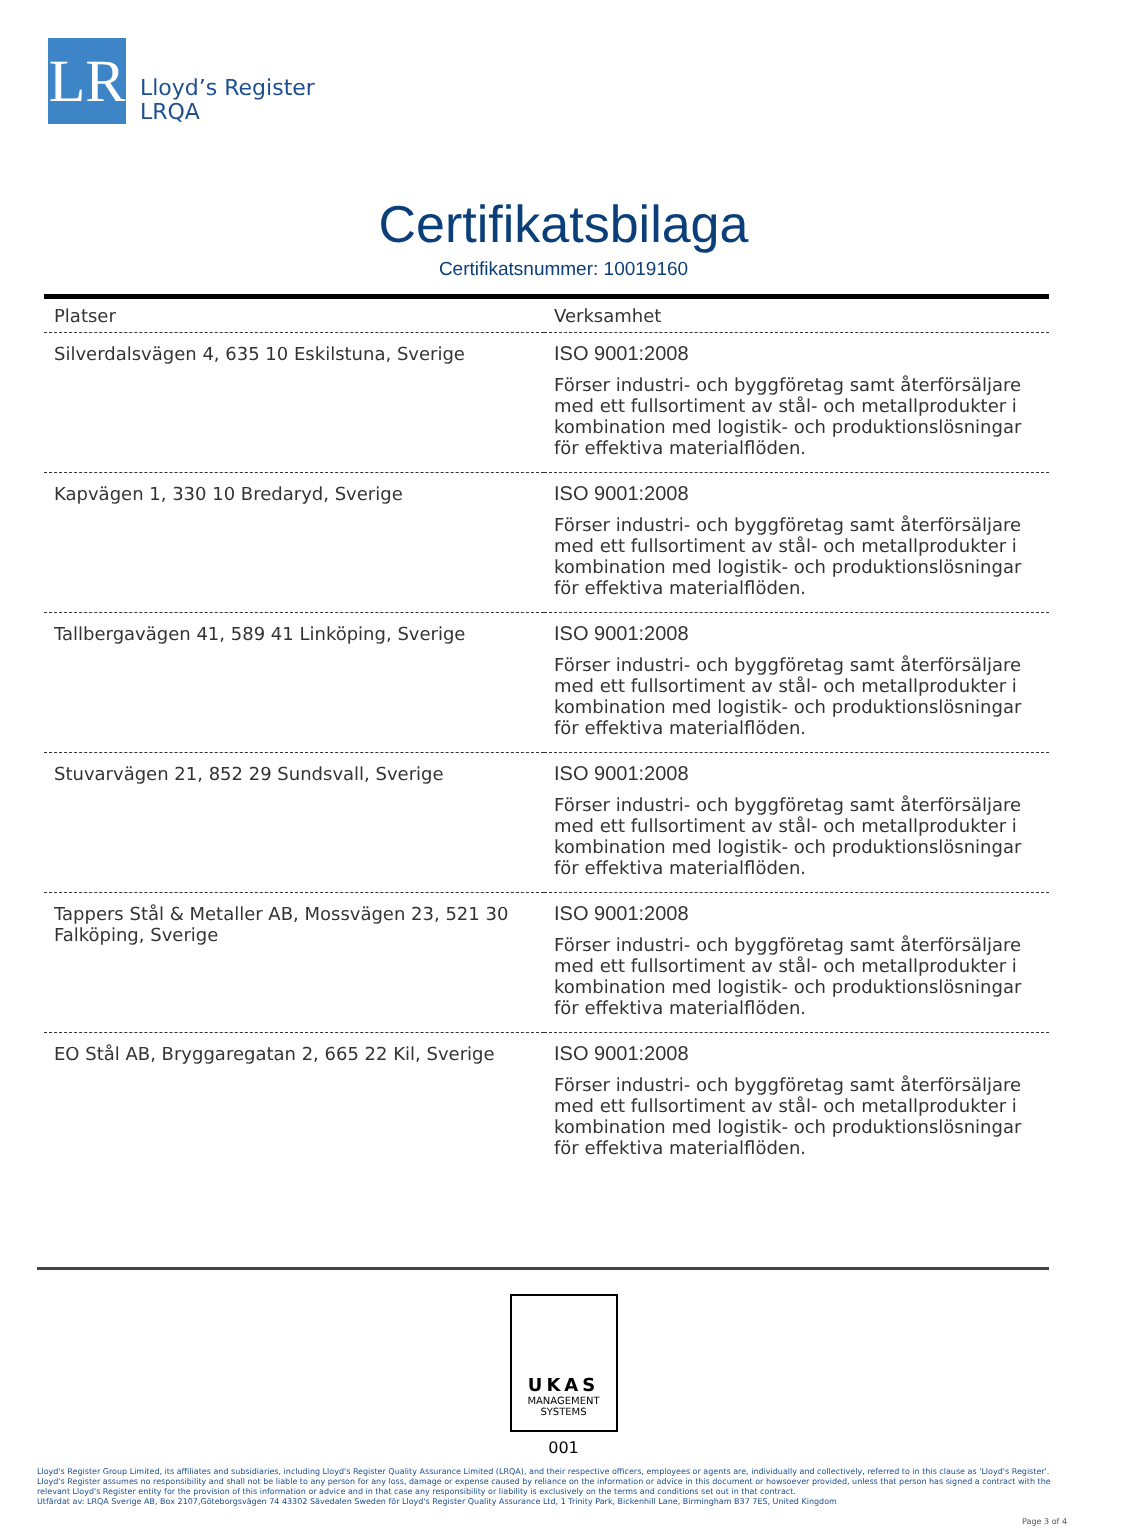LR
Lloyd’s Register
LRQA
Certifikatsbilaga
Certifikatsnummer: 10019160
| Platser | Verksamhet |
| --- | --- |
| Silverdalsvägen 4, 635 10 Eskilstuna, Sverige | ISO 9001:2008 Förser industri- och byggföretag samt återförsäljare med ett fullsortiment av stål- och metallprodukter i kombination med logistik- och produktionslösningar för effektiva materialflöden. |
| Kapvägen 1, 330 10 Bredaryd, Sverige | ISO 9001:2008 Förser industri- och byggföretag samt återförsäljare med ett fullsortiment av stål- och metallprodukter i kombination med logistik- och produktionslösningar för effektiva materialflöden. |
| Tallbergavägen 41, 589 41 Linköping, Sverige | ISO 9001:2008 Förser industri- och byggföretag samt återförsäljare med ett fullsortiment av stål- och metallprodukter i kombination med logistik- och produktionslösningar för effektiva materialflöden. |
| Stuvarvägen 21, 852 29 Sundsvall, Sverige | ISO 9001:2008 Förser industri- och byggföretag samt återförsäljare med ett fullsortiment av stål- och metallprodukter i kombination med logistik- och produktionslösningar för effektiva materialflöden. |
| Tappers Stål & Metaller AB, Mossvägen 23, 521 30 Falköping, Sverige | ISO 9001:2008 Förser industri- och byggföretag samt återförsäljare med ett fullsortiment av stål- och metallprodukter i kombination med logistik- och produktionslösningar för effektiva materialflöden. |
| EO Stål AB, Bryggaregatan 2, 665 22 Kil, Sverige | ISO 9001:2008 Förser industri- och byggföretag samt återförsäljare med ett fullsortiment av stål- och metallprodukter i kombination med logistik- och produktionslösningar för effektiva materialflöden. |
UKAS
MANAGEMENT
SYSTEMS
001
Lloyd's Register Group Limited, its affiliates and subsidiaries, including Lloyd's Register Quality Assurance Limited (LRQA), and their respective officers, employees or agents are, individually and collectively, referred to in this clause as 'Lloyd's Register'. Lloyd's Register assumes no responsibility and shall not be liable to any person for any loss, damage or expense caused by reliance on the information or advice in this document or howsoever provided, unless that person has signed a contract with the relevant Lloyd's Register entity for the provision of this information or advice and in that case any responsibility or liability is exclusively on the terms and conditions set out in that contract.
Utfärdat av: LRQA Sverige AB, Box 2107,Göteborgsvägen 74 43302 Sävedalen Sweden för Lloyd's Register Quality Assurance Ltd, 1 Trinity Park, Bickenhill Lane, Birmingham B37 7ES, United Kingdom
Page 3 of 4